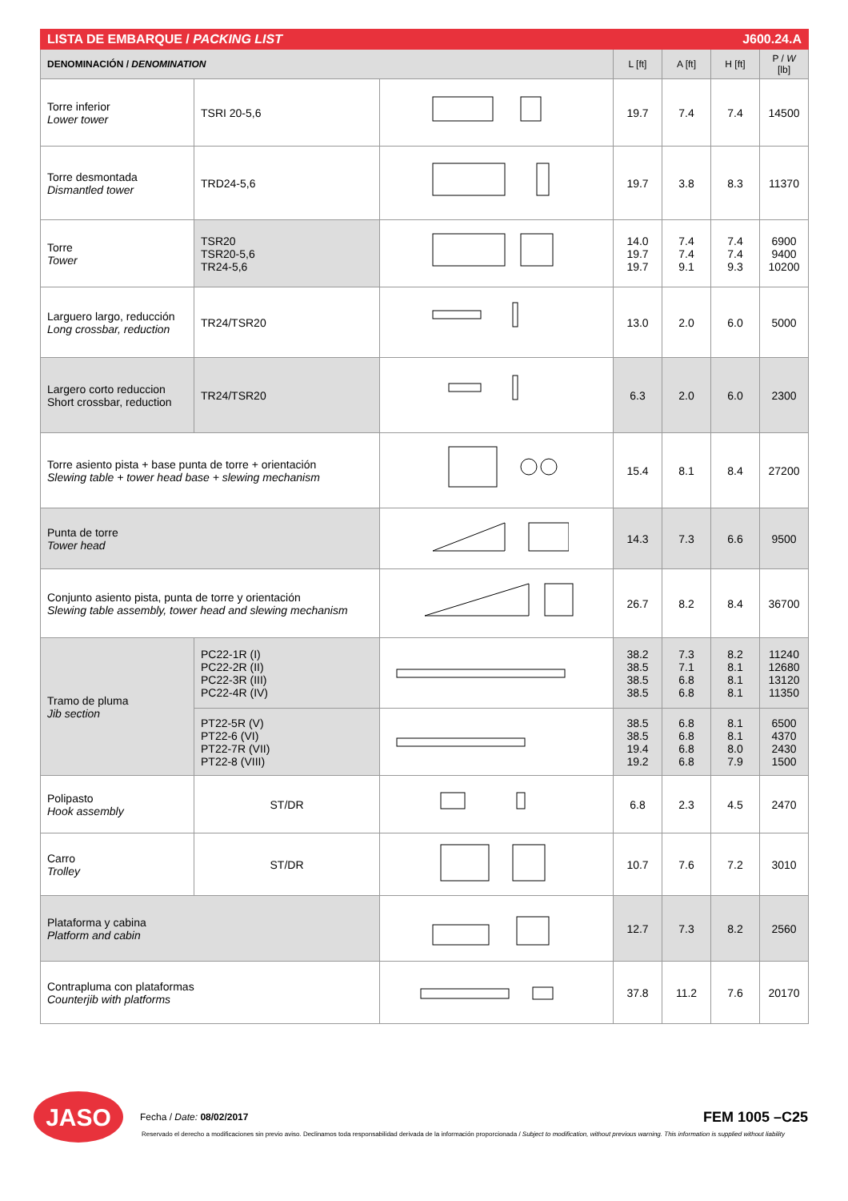| LISTA DE EMBARQUE / PACKING LIST | | | | | J600.24.A | |
| DENOMINACIÓN / DENOMINATION | | | L [ft] | A [ft] | H [ft] | P / W [lb] |
| Torre inferior Lower tower | TSRI 20-5,6 | | 19.7 | 7.4 | 7.4 | 14500 |
| Torre desmontada Dismantled tower | TRD24-5,6 | | 19.7 | 3.8 | 8.3 | 11370 |
| Torre Tower | TSR20 TSR20-5,6 TR24-5,6 | | 14.0 19.7 19.7 | 7.4 7.4 9.1 | 7.4 7.4 9.3 | 6900 9400 10200 |
| Larguero largo, reducción Long crossbar, reduction | TR24/TSR20 | | 13.0 | 2.0 | 6.0 | 5000 |
| Largero corto reduccion Short crossbar, reduction | TR24/TSR20 | | 6.3 | 2.0 | 6.0 | 2300 |
| Torre asiento pista + base punta de torre + orientación Slewing table + tower head base + slewing mechanism | | | 15.4 | 8.1 | 8.4 | 27200 |
| Punta de torre Tower head | | | 14.3 | 7.3 | 6.6 | 9500 |
| Conjunto asiento pista, punta de torre y orientación Slewing table assembly, tower head and slewing mechanism | | | 26.7 | 8.2 | 8.4 | 36700 |
| Tramo de pluma Jib section | PC22-1R (I) PC22-2R (II) PC22-3R (III) PC22-4R (IV) | | 38.2 38.5 38.5 38.5 | 7.3 7.1 6.8 6.8 | 8.2 8.1 8.1 8.1 | 11240 12680 13120 11350 |
| | PT22-5R (V) PT22-6 (VI) PT22-7R (VII) PT22-8 (VIII) | | 38.5 38.5 19.4 19.2 | 6.8 6.8 6.8 6.8 | 8.1 8.1 8.0 7.9 | 6500 4370 2430 1500 |
| Polipasto Hook assembly | ST/DR | | 6.8 | 2.3 | 4.5 | 2470 |
| Carro Trolley | ST/DR | | 10.7 | 7.6 | 7.2 | 3010 |
| Plataforma y cabina Platform and cabin | | | 12.7 | 7.3 | 8.2 | 2560 |
| Contrapluma con plataformas Counterjib with platforms | | | 37.8 | 11.2 | 7.6 | 20170 |
JASO
Fecha / Date: 08/02/2017
FEM 1005 –C25
Reservado el derecho a modificaciones sin previo aviso. Declinamos toda responsabilidad derivada de la información proporcionada / Subject to modification, without previous warning. This information is supplied without liability